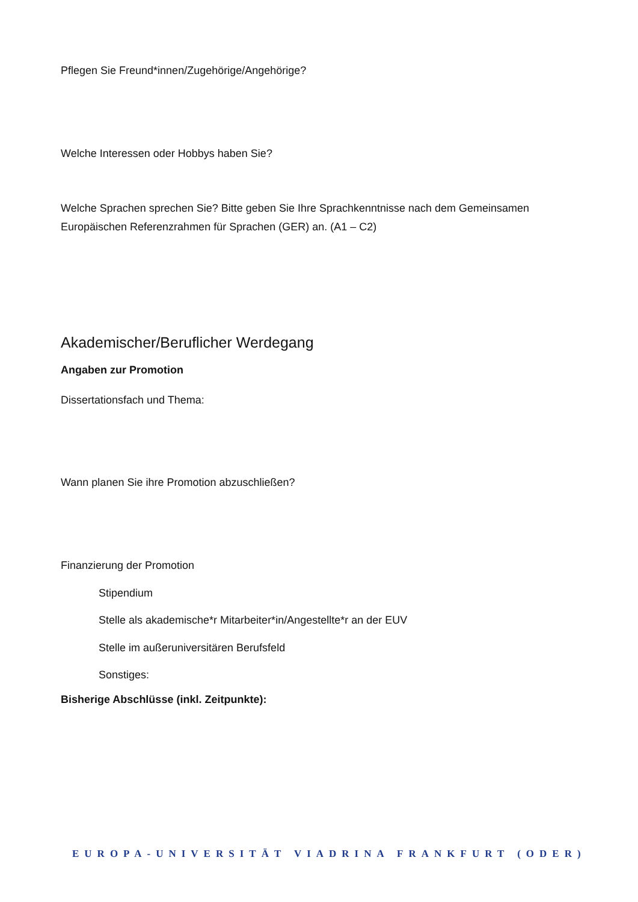Pflegen Sie Freund*innen/Zugehörige/Angehörige?
Welche Interessen oder Hobbys haben Sie?
Welche Sprachen sprechen Sie? Bitte geben Sie Ihre Sprachkenntnisse nach dem Gemeinsamen Europäischen Referenzrahmen für Sprachen (GER) an. (A1 – C2)
Akademischer/Beruflicher Werdegang
Angaben zur Promotion
Dissertationsfach und Thema:
Wann planen Sie ihre Promotion abzuschließen?
Finanzierung der Promotion
Stipendium
Stelle als akademische*r Mitarbeiter*in/Angestellte*r an der EUV
Stelle im außeruniversitären Berufsfeld
Sonstiges:
Bisherige Abschlüsse (inkl. Zeitpunkte):
EUROPA-UNIVERSITÄT VIADRINA FRANKFURT (ODER)